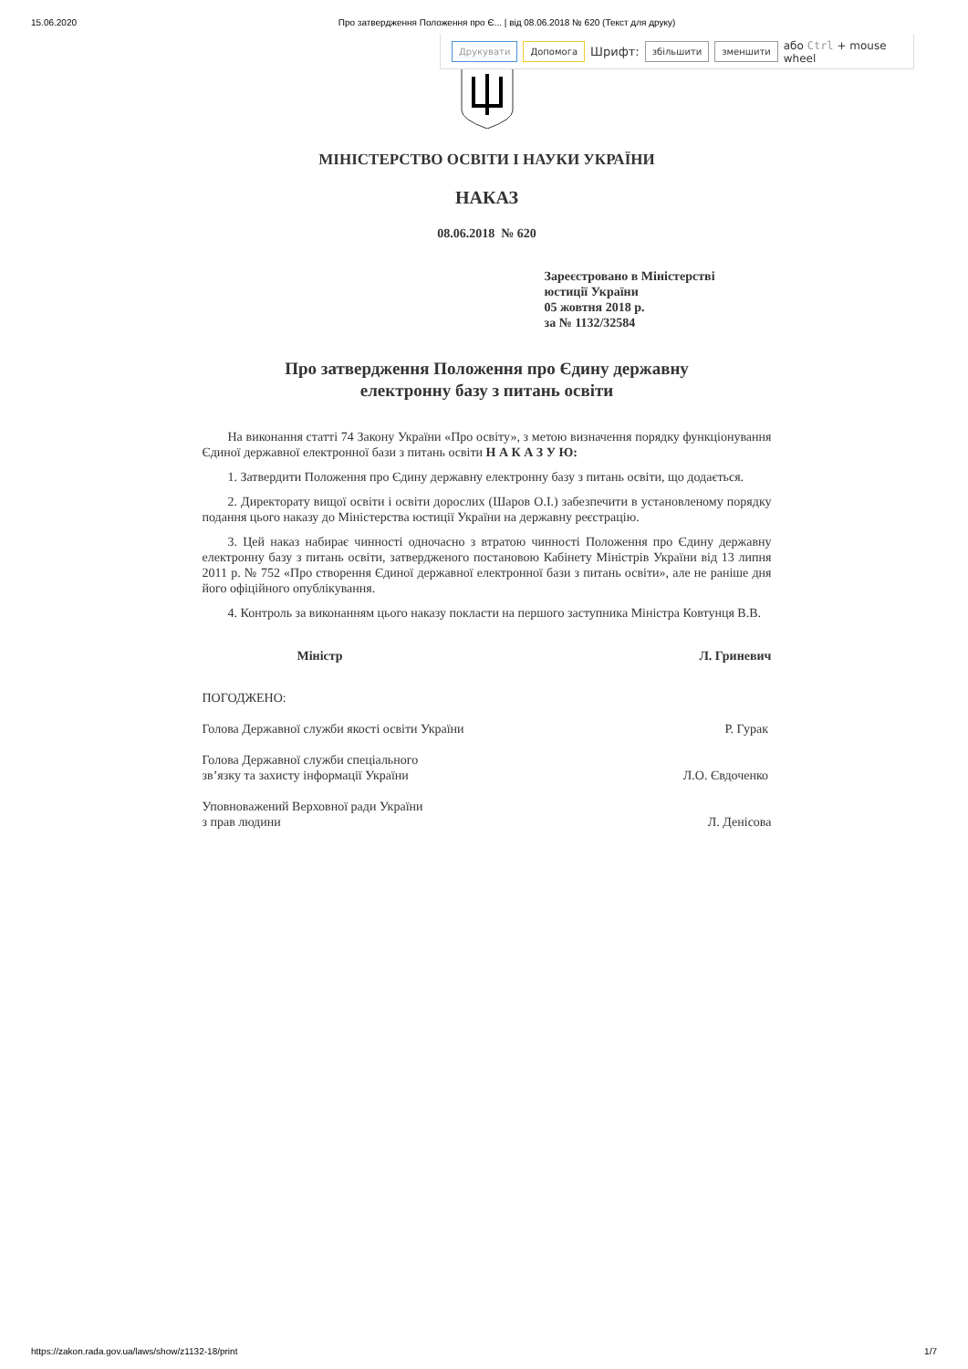15.06.2020 Про затвердження Положення про Є... | від 08.06.2018 № 620 (Текст для друку)
Друкувати Допомога Шрифт: збільшити зменшити або Ctrl + mouse wheel
МІНІСТЕРСТВО ОСВІТИ І НАУКИ УКРАЇНИ
НАКАЗ
08.06.2018 № 620
Зареєстровано в Міністерстві
юстиції України
05 жовтня 2018 р.
за № 1132/32584
Про затвердження Положення про Єдину державну
електронну базу з питань освіти
На виконання статті 74 Закону України «Про освіту», з метою визначення порядку функціонування Єдиної державної електронної бази з питань освіти Н А К А З У Ю:
1. Затвердити Положення про Єдину державну електронну базу з питань освіти, що додається.
2. Директорату вищої освіти і освіти дорослих (Шаров О.І.) забезпечити в установленому порядку подання цього наказу до Міністерства юстиції України на державну реєстрацію.
3. Цей наказ набирає чинності одночасно з втратою чинності Положення про Єдину державну електронну базу з питань освіти, затвердженого постановою Кабінету Міністрів України від 13 липня 2011 р. № 752 «Про створення Єдиної державної електронної бази з питань освіти», але не раніше дня його офіційного опублікування.
4. Контроль за виконанням цього наказу покласти на першого заступника Міністра Ковтунця В.В.
Міністр Л. Гриневич
ПОГОДЖЕНО:
Голова Державної служби якості освіти України Р. Гурак
Голова Державної служби спеціального
зв’язку та захисту інформації України Л.О. Євдоченко
Уповноважений Верховної ради України
з прав людини Л. Денісова
https://zakon.rada.gov.ua/laws/show/z1132-18/print 1/7